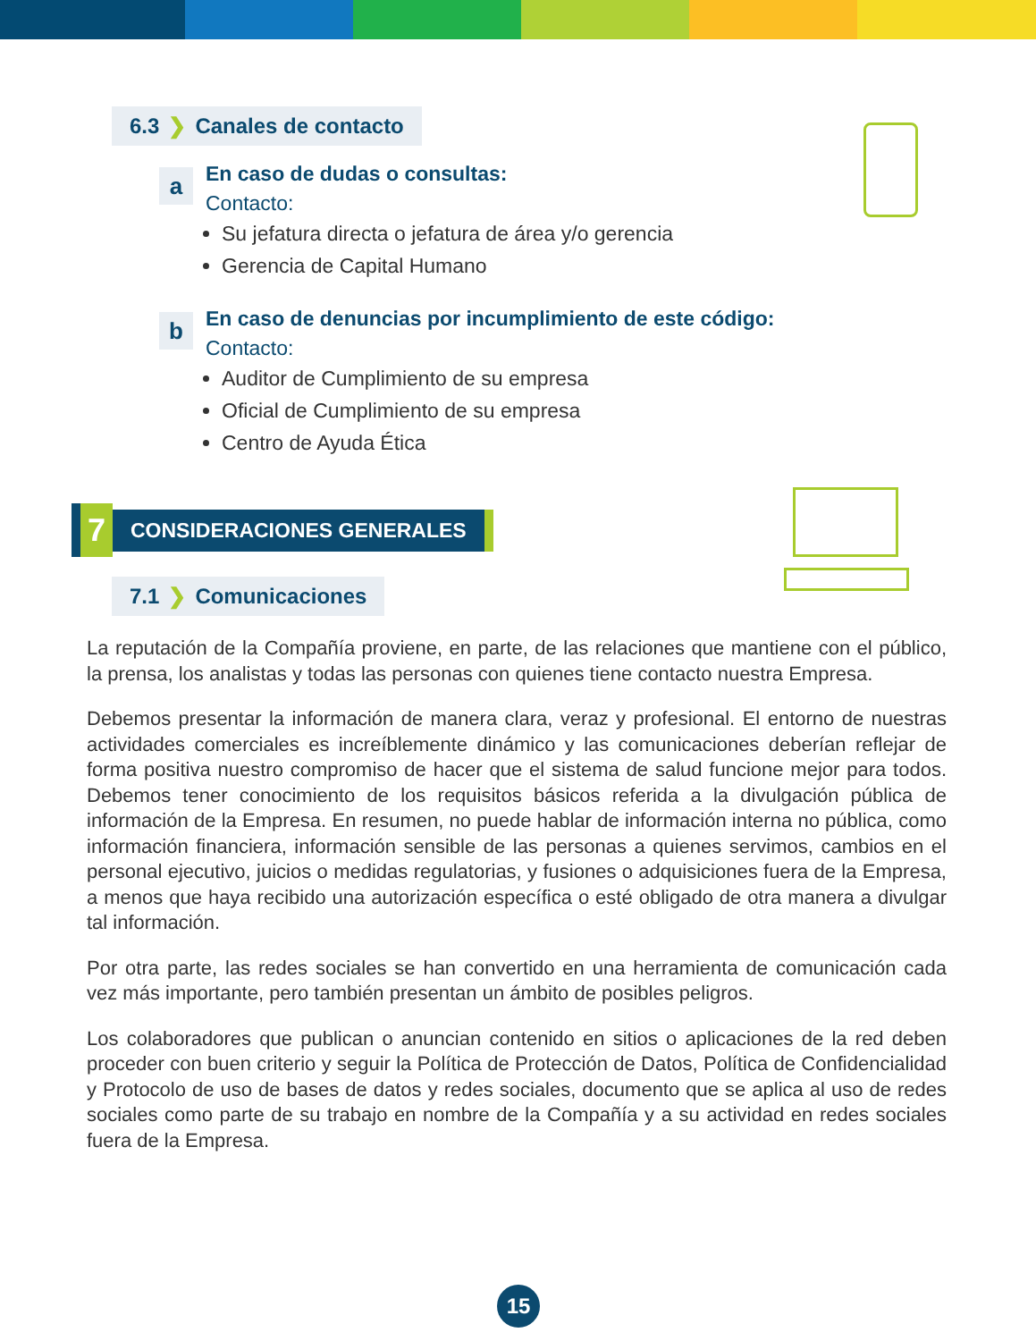6.3 ❯ Canales de contacto
a
En caso de dudas o consultas:
Contacto:
Su jefatura directa o jefatura de área y/o gerencia
Gerencia de Capital Humano
b
En caso de denuncias por incumplimiento de este código:
Contacto:
Auditor de Cumplimiento de su empresa
Oficial de Cumplimiento de su empresa
Centro de Ayuda Ética
7
CONSIDERACIONES GENERALES
7.1 ❯ Comunicaciones
La reputación de la Compañía proviene, en parte, de las relaciones que mantiene con el público, la prensa, los analistas y todas las personas con quienes tiene contacto nuestra Empresa.
Debemos presentar la información de manera clara, veraz y profesional. El entorno de nuestras actividades comerciales es increíblemente dinámico y las comunicaciones deberían reflejar de forma positiva nuestro compromiso de hacer que el sistema de salud funcione mejor para todos. Debemos tener conocimiento de los requisitos básicos referida a la divulgación pública de información de la Empresa. En resumen, no puede hablar de información interna no pública, como información financiera, información sensible de las personas a quienes servimos, cambios en el personal ejecutivo, juicios o medidas regulatorias, y fusiones o adquisiciones fuera de la Empresa, a menos que haya recibido una autorización específica o esté obligado de otra manera a divulgar tal información.
Por otra parte, las redes sociales se han convertido en una herramienta de comunicación cada vez más importante, pero también presentan un ámbito de posibles peligros.
Los colaboradores que publican o anuncian contenido en sitios o aplicaciones de la red deben proceder con buen criterio y seguir la Política de Protección de Datos, Política de Confidencialidad y Protocolo de uso de bases de datos y redes sociales, documento que se aplica al uso de redes sociales como parte de su trabajo en nombre de la Compañía y a su actividad en redes sociales fuera de la Empresa.
15